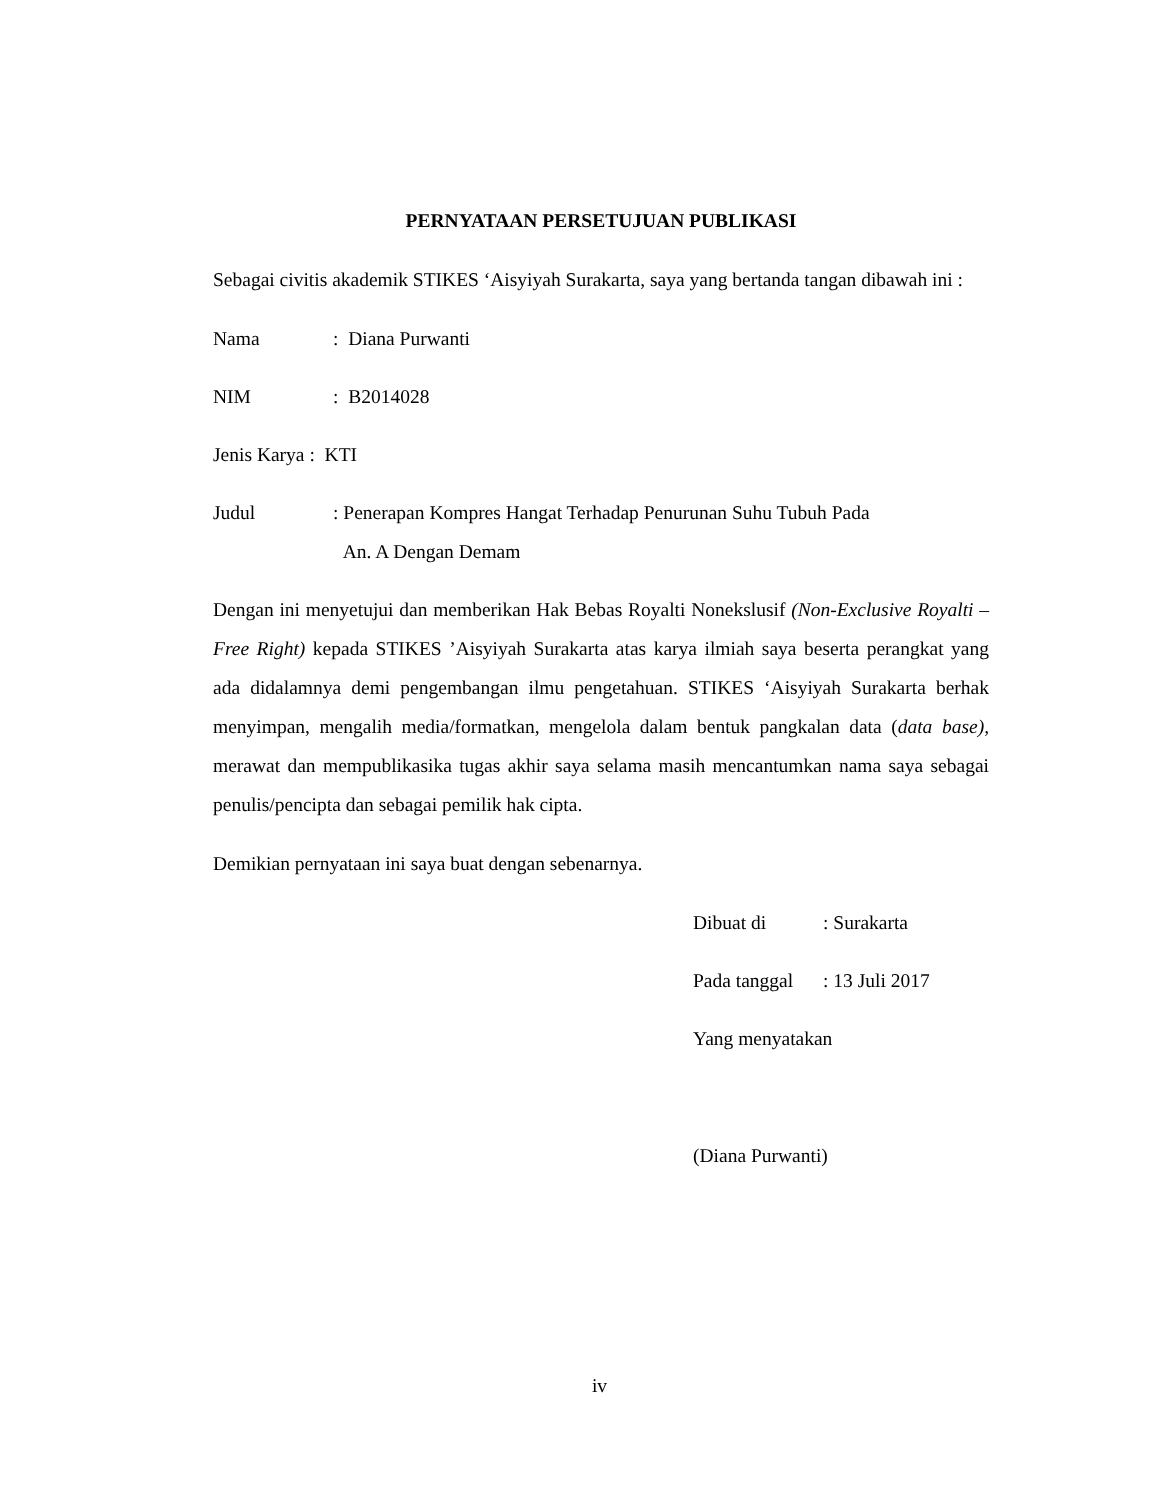PERNYATAAN PERSETUJUAN PUBLIKASI
Sebagai civitis akademik STIKES ‘Aisyiyah Surakarta, saya yang bertanda tangan dibawah ini :
Nama : Diana Purwanti
NIM : B2014028
Jenis Karya : KTI
Judul : Penerapan Kompres Hangat Terhadap Penurunan Suhu Tubuh Pada
An. A Dengan Demam
Dengan ini menyetujui dan memberikan Hak Bebas Royalti Nonekslusif (Non-Exclusive Royalti – Free Right) kepada STIKES ’Aisyiyah Surakarta atas karya ilmiah saya beserta perangkat yang ada didalamnya demi pengembangan ilmu pengetahuan. STIKES ‘Aisyiyah Surakarta berhak menyimpan, mengalih media/formatkan, mengelola dalam bentuk pangkalan data (data base), merawat dan mempublikasika tugas akhir saya selama masih mencantumkan nama saya sebagai penulis/pencipta dan sebagai pemilik hak cipta.
Demikian pernyataan ini saya buat dengan sebenarnya.
Dibuat di : Surakarta
Pada tanggal
: 13 Juli 2017
Yang menyatakan
(Diana Purwanti)
iv